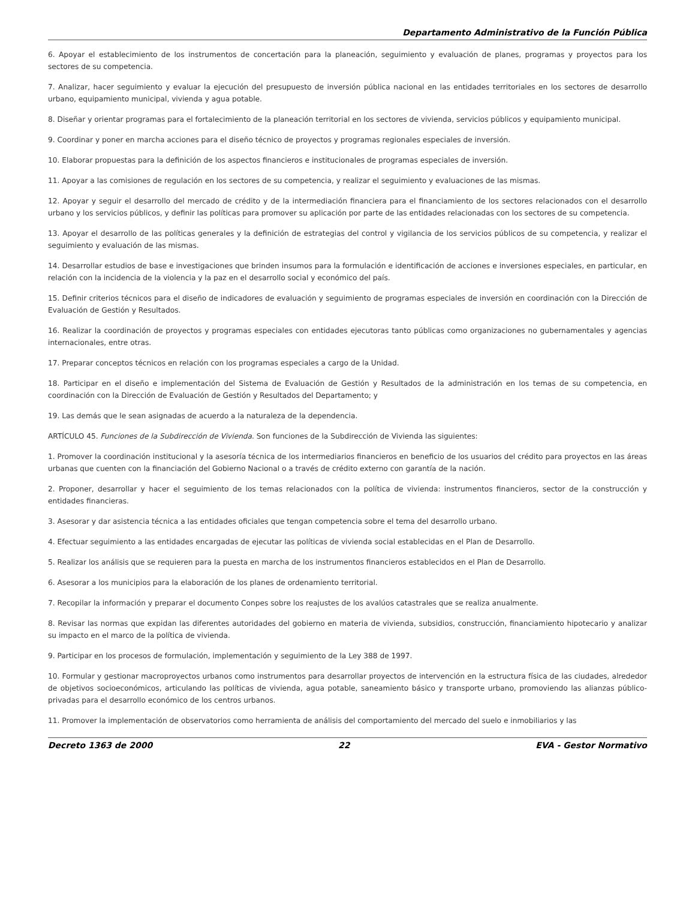Departamento Administrativo de la Función Pública
6. Apoyar el establecimiento de los instrumentos de concertación para la planeación, seguimiento y evaluación de planes, programas y proyectos para los sectores de su competencia.
7. Analizar, hacer seguimiento y evaluar la ejecución del presupuesto de inversión pública nacional en las entidades territoriales en los sectores de desarrollo urbano, equipamiento municipal, vivienda y agua potable.
8. Diseñar y orientar programas para el fortalecimiento de la planeación territorial en los sectores de vivienda, servicios públicos y equipamiento municipal.
9. Coordinar y poner en marcha acciones para el diseño técnico de proyectos y programas regionales especiales de inversión.
10. Elaborar propuestas para la definición de los aspectos financieros e institucionales de programas especiales de inversión.
11. Apoyar a las comisiones de regulación en los sectores de su competencia, y realizar el seguimiento y evaluaciones de las mismas.
12. Apoyar y seguir el desarrollo del mercado de crédito y de la intermediación financiera para el financiamiento de los sectores relacionados con el desarrollo urbano y los servicios públicos, y definir las políticas para promover su aplicación por parte de las entidades relacionadas con los sectores de su competencia.
13. Apoyar el desarrollo de las políticas generales y la definición de estrategias del control y vigilancia de los servicios públicos de su competencia, y realizar el seguimiento y evaluación de las mismas.
14. Desarrollar estudios de base e investigaciones que brinden insumos para la formulación e identificación de acciones e inversiones especiales, en particular, en relación con la incidencia de la violencia y la paz en el desarrollo social y económico del país.
15. Definir criterios técnicos para el diseño de indicadores de evaluación y seguimiento de programas especiales de inversión en coordinación con la Dirección de Evaluación de Gestión y Resultados.
16. Realizar la coordinación de proyectos y programas especiales con entidades ejecutoras tanto públicas como organizaciones no gubernamentales y agencias internacionales, entre otras.
17. Preparar conceptos técnicos en relación con los programas especiales a cargo de la Unidad.
18. Participar en el diseño e implementación del Sistema de Evaluación de Gestión y Resultados de la administración en los temas de su competencia, en coordinación con la Dirección de Evaluación de Gestión y Resultados del Departamento; y
19. Las demás que le sean asignadas de acuerdo a la naturaleza de la dependencia.
ARTÍCULO 45. Funciones de la Subdirección de Vivienda. Son funciones de la Subdirección de Vivienda las siguientes:
1. Promover la coordinación institucional y la asesoría técnica de los intermediarios financieros en beneficio de los usuarios del crédito para proyectos en las áreas urbanas que cuenten con la financiación del Gobierno Nacional o a través de crédito externo con garantía de la nación.
2. Proponer, desarrollar y hacer el seguimiento de los temas relacionados con la política de vivienda: instrumentos financieros, sector de la construcción y entidades financieras.
3. Asesorar y dar asistencia técnica a las entidades oficiales que tengan competencia sobre el tema del desarrollo urbano.
4. Efectuar seguimiento a las entidades encargadas de ejecutar las políticas de vivienda social establecidas en el Plan de Desarrollo.
5. Realizar los análisis que se requieren para la puesta en marcha de los instrumentos financieros establecidos en el Plan de Desarrollo.
6. Asesorar a los municipios para la elaboración de los planes de ordenamiento territorial.
7. Recopilar la información y preparar el documento Conpes sobre los reajustes de los avalúos catastrales que se realiza anualmente.
8. Revisar las normas que expidan las diferentes autoridades del gobierno en materia de vivienda, subsidios, construcción, financiamiento hipotecario y analizar su impacto en el marco de la política de vivienda.
9. Participar en los procesos de formulación, implementación y seguimiento de la Ley 388 de 1997.
10. Formular y gestionar macroproyectos urbanos como instrumentos para desarrollar proyectos de intervención en la estructura física de las ciudades, alrededor de objetivos socioeconómicos, articulando las políticas de vivienda, agua potable, saneamiento básico y transporte urbano, promoviendo las alianzas público-privadas para el desarrollo económico de los centros urbanos.
11. Promover la implementación de observatorios como herramienta de análisis del comportamiento del mercado del suelo e inmobiliarios y las
Decreto 1363 de 2000 22 EVA - Gestor Normativo